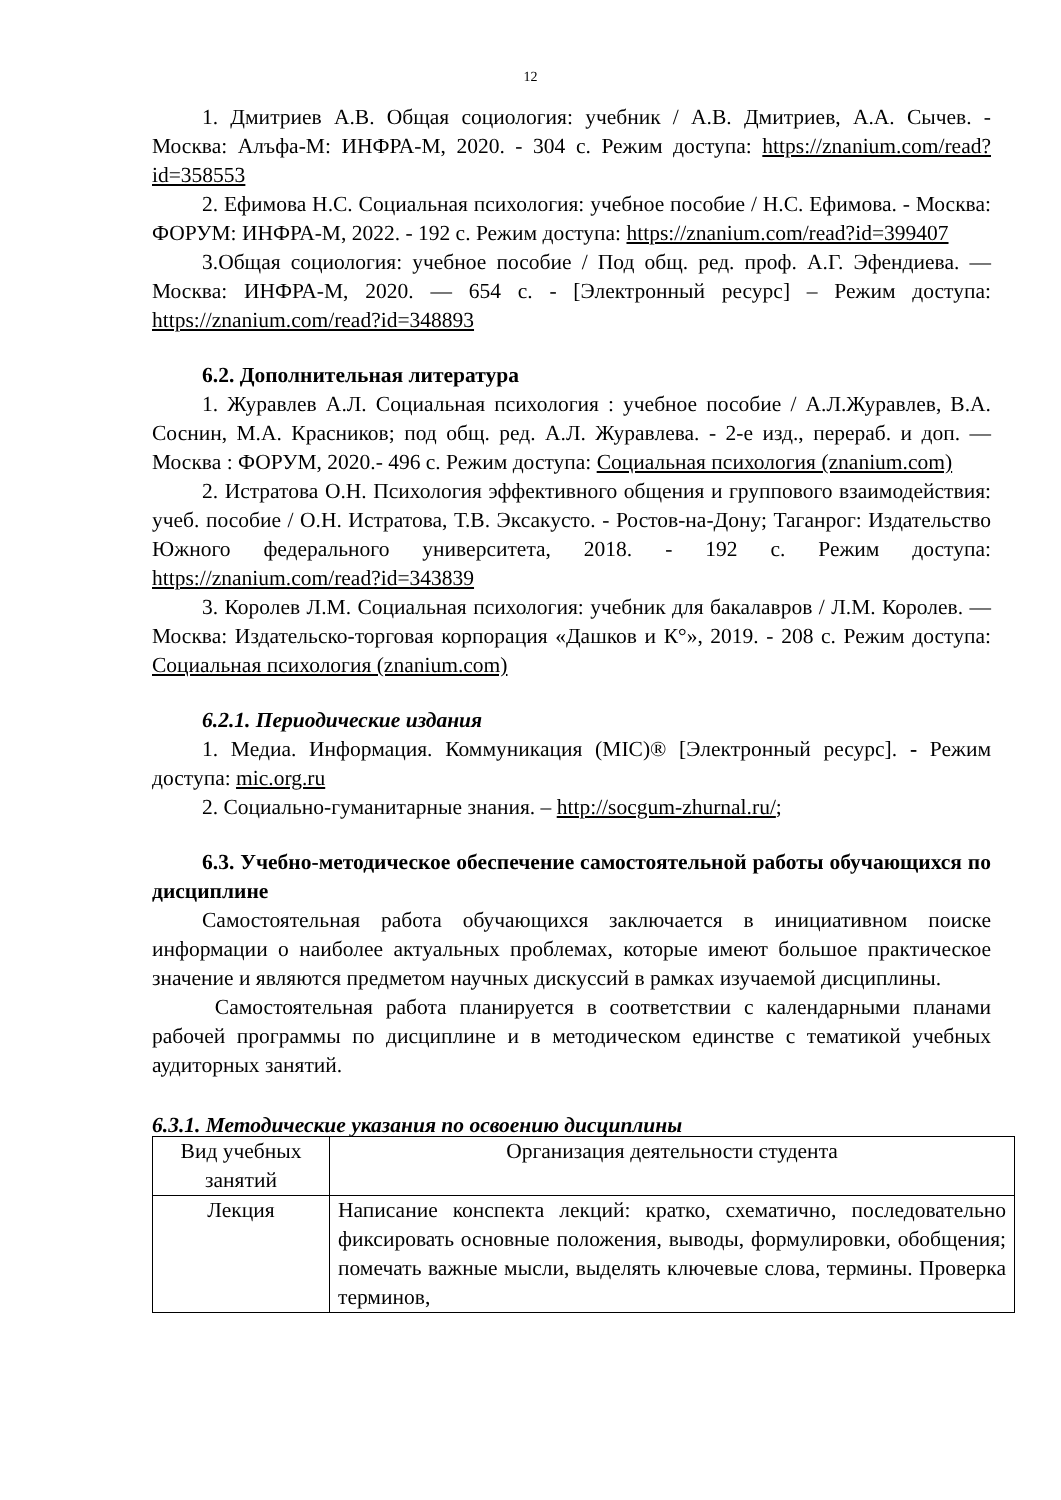12
1. Дмитриев А.В. Общая социология: учебник / А.В. Дмитриев, А.А. Сычев. - Москва: Алъфа-М: ИНФРА-М, 2020. - 304 с. Режим доступа: https://znanium.com/read?id=358553
2. Ефимова Н.С. Социальная психология: учебное пособие / Н.С. Ефимова. - Москва: ФОРУМ: ИНФРА-М, 2022. - 192 с. Режим доступа: https://znanium.com/read?id=399407
3.Общая социология: учебное пособие / Под общ. ред. проф. А.Г. Эфендиева. — Москва: ИНФРА-М, 2020. — 654 с. - [Электронный ресурс] – Режим доступа: https://znanium.com/read?id=348893
6.2. Дополнительная литература
1. Журавлев А.Л. Социальная психология : учебное пособие / А.Л.Журавлев, В.А. Соснин, М.А. Красников; под общ. ред. А.Л. Журавлева. - 2-е изд., перераб. и доп. — Москва : ФОРУМ, 2020.- 496 с. Режим доступа: Социальная психология (znanium.com)
2. Истратова О.Н. Психология эффективного общения и группового взаимодействия: учеб. пособие / О.Н. Истратова, Т.В. Эксакусто. - Ростов-на-Дону; Таганрог: Издательство Южного федерального университета, 2018. - 192 с. Режим доступа: https://znanium.com/read?id=343839
3. Королев Л.М. Социальная психология: учебник для бакалавров / Л.М. Королев. — Москва: Издательско-торговая корпорация «Дашков и К°», 2019. - 208 с. Режим доступа: Социальная психология (znanium.com)
6.2.1. Периодические издания
1. Медиа. Информация. Коммуникация (MIC)® [Электронный ресурс]. - Режим доступа: mic.org.ru
2. Социально-гуманитарные знания. – http://socgum-zhurnal.ru/;
6.3. Учебно-методическое обеспечение самостоятельной работы обучающихся по дисциплине
Самостоятельная работа обучающихся заключается в инициативном поиске информации о наиболее актуальных проблемах, которые имеют большое практическое значение и являются предметом научных дискуссий в рамках изучаемой дисциплины.
Самостоятельная работа планируется в соответствии с календарными планами рабочей программы по дисциплине и в методическом единстве с тематикой учебных аудиторных занятий.
6.3.1. Методические указания по освоению дисциплины
| Вид учебных занятий | Организация деятельности студента |
| Лекция | Написание конспекта лекций: кратко, схематично, последовательно фиксировать основные положения, выводы, формулировки, обобщения; помечать важные мысли, выделять ключевые слова, термины. Проверка терминов, |